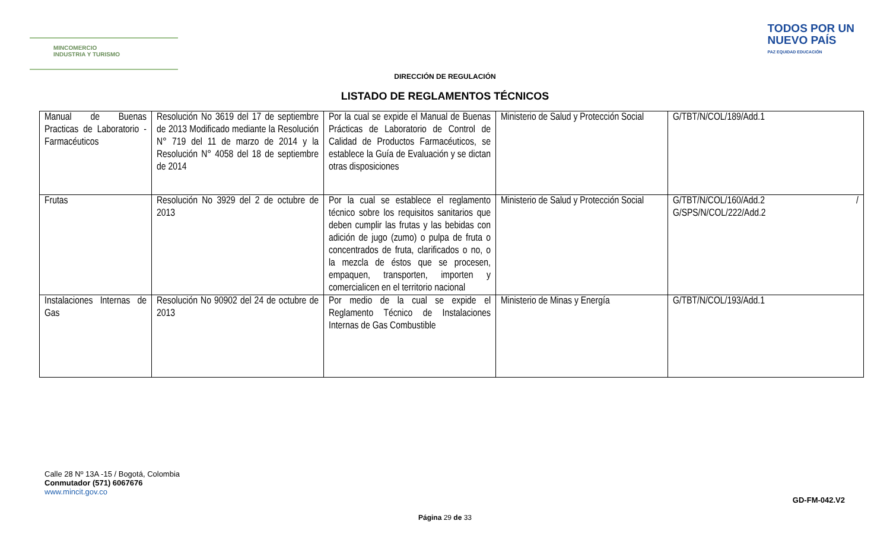MINCOMERCIO
INDUSTRIA Y TURISMO
TODOS POR UN
NUEVO PAÍS
PAZ EQUIDAD EDUCACIÓN
DIRECCIÓN DE REGULACIÓN
LISTADO DE REGLAMENTOS TÉCNICOS
| Manual de Buenas Practicas de Laboratorio - Farmacéuticos | Resolución No 3619 del 17 de septiembre de 2013 Modificado mediante la Resolución N° 719 del 11 de marzo de 2014 y la Resolución N° 4058 del 18 de septiembre de 2014 | Por la cual se expide el Manual de Buenas Prácticas de Laboratorio de Control de Calidad de Productos Farmacéuticos, se establece la Guía de Evaluación y se dictan otras disposiciones | Ministerio de Salud y Protección Social | G/TBT/N/COL/189/Add.1 |
| Frutas | Resolución No 3929 del 2 de octubre de 2013 | Por la cual se establece el reglamento técnico sobre los requisitos sanitarios que deben cumplir las frutas y las bebidas con adición de jugo (zumo) o pulpa de fruta o concentrados de fruta, clarificados o no, o la mezcla de éstos que se procesen, empaquen, transporten, importen y comercialicen en el territorio nacional | Ministerio de Salud y Protección Social | G/TBT/N/COL/160/Add.2 / G/SPS/N/COL/222/Add.2 |
| Instalaciones Internas de Gas | Resolución No 90902 del 24 de octubre de 2013 | Por medio de la cual se expide el Reglamento Técnico de Instalaciones Internas de Gas Combustible | Ministerio de Minas y Energía | G/TBT/N/COL/193/Add.1 |
Calle 28 Nº 13A -15 / Bogotá, Colombia
Conmutador (571) 6067676
www.mincit.gov.co
GD-FM-042.V2
Página 29 de 33